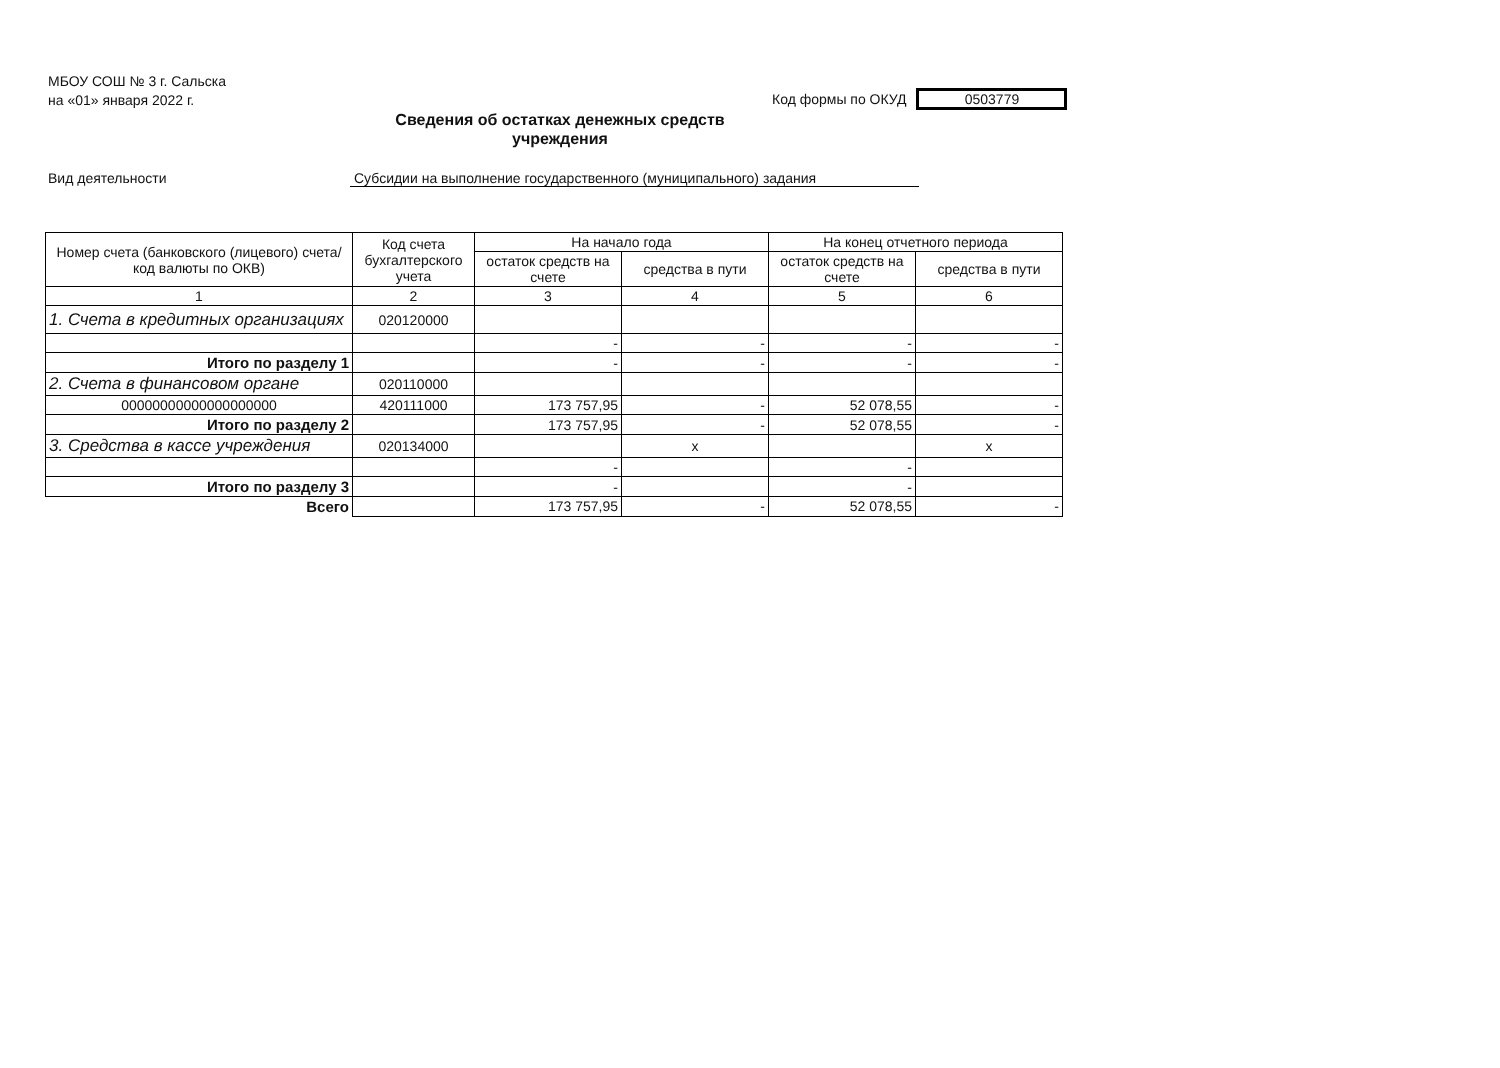МБОУ СОШ № 3 г. Сальска
на «01» января 2022 г.
Код формы по ОКУД 0503779
Сведения об остатках денежных средств учреждения
Вид деятельности Субсидии на выполнение государственного (муниципального) задания
| Номер счета (банковского (лицевого) счета/код валюты по ОКВ) | Код счета бухгалтерского учета | На начало года | | На конец отчетного периода | |
| --- | --- | --- | --- | --- | --- |
| | | остаток средств на счете | средства в пути | остаток средств на счете | средства в пути |
| 1 | 2 | 3 | 4 | 5 | 6 |
| 1. Счета в кредитных организациях | 020120000 | | | | |
| | | - | - | - | - |
| Итого по разделу 1 | | - | - | - | - |
| 2. Счета в финансовом органе | 020110000 | | | | |
| 00000000000000000000 | 420111000 | 173 757,95 | - | 52 078,55 | - |
| Итого по разделу 2 | | 173 757,95 | - | 52 078,55 | - |
| 3. Средства в кассе учреждения | 020134000 | | x | | x |
| | | - | | - | |
| Итого по разделу 3 | | - | | - | |
| Всего | | 173 757,95 | - | 52 078,55 | - |